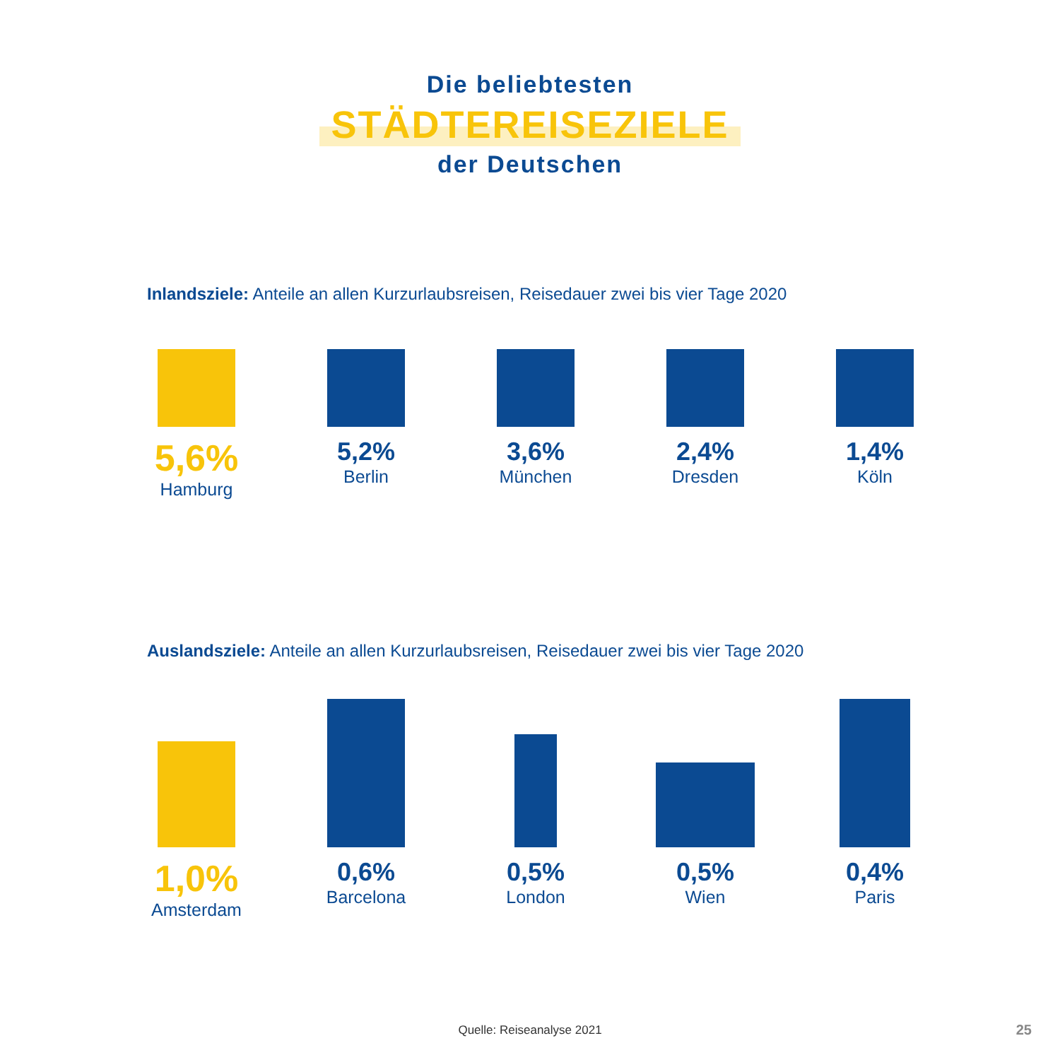Die beliebtesten
STÄDTEREISEZIELE
der Deutschen
Inlandsziele: Anteile an allen Kurzurlaubsreisen, Reisedauer zwei bis vier Tage 2020
5,6%
Hamburg
5,2%
Berlin
3,6%
München
2,4%
Dresden
1,4%
Köln
Auslandsziele: Anteile an allen Kurzurlaubsreisen, Reisedauer zwei bis vier Tage 2020
1,0%
Amsterdam
0,6%
Barcelona
0,5%
London
0,5%
Wien
0,4%
Paris
Quelle: Reiseanalyse 2021 25